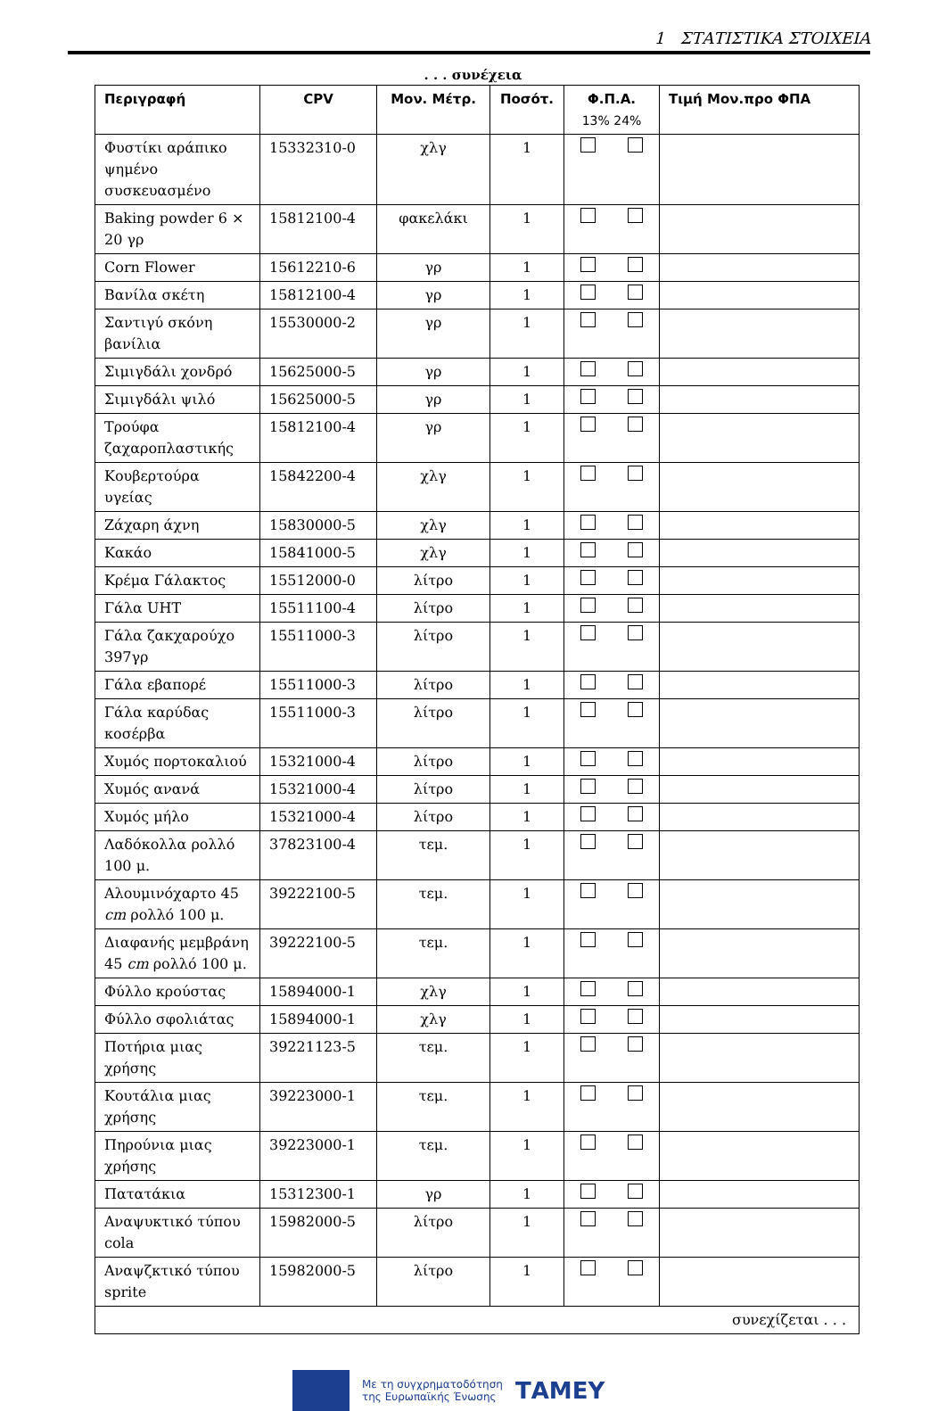1 ΣΤΑΤΙΣΤΙΚΑ ΣΤΟΙΧΕΙΑ
. . . συνέχεια
| Περιγραφή | CPV | Μον. Μέτρ. | Ποσότ. | Φ.Π.Α. 13% 24% | Τιμή Μον.προ ΦΠΑ |
| --- | --- | --- | --- | --- | --- |
| Φυστίκι αράπικο ψημένο συσκευασμένο | 15332310-0 | χλγ | 1 | | |
| Baking powder 6 × 20 γρ | 15812100-4 | φακελάκι | 1 | | |
| Corn Flower | 15612210-6 | γρ | 1 | | |
| Βανίλα σκέτη | 15812100-4 | γρ | 1 | | |
| Σαντιγύ σκόνη βανίλια | 15530000-2 | γρ | 1 | | |
| Σιμιγδάλι χονδρό | 15625000-5 | γρ | 1 | | |
| Σιμιγδάλι ψιλό | 15625000-5 | γρ | 1 | | |
| Τρούφα ζαχαροπλαστικής | 15812100-4 | γρ | 1 | | |
| Κουβερτούρα υγείας | 15842200-4 | χλγ | 1 | | |
| Ζάχαρη άχνη | 15830000-5 | χλγ | 1 | | |
| Κακάο | 15841000-5 | χλγ | 1 | | |
| Κρέμα Γάλακτος | 15512000-0 | λίτρο | 1 | | |
| Γάλα UHT | 15511100-4 | λίτρο | 1 | | |
| Γάλα ζακχαρούχο 397γρ | 15511000-3 | λίτρο | 1 | | |
| Γάλα εβαπορέ | 15511000-3 | λίτρο | 1 | | |
| Γάλα καρύδας κοσέρβα | 15511000-3 | λίτρο | 1 | | |
| Χυμός πορτοκαλιού | 15321000-4 | λίτρο | 1 | | |
| Χυμός ανανά | 15321000-4 | λίτρο | 1 | | |
| Χυμός μήλο | 15321000-4 | λίτρο | 1 | | |
| Λαδόκολλα ρολλό 100 μ. | 37823100-4 | τεμ. | 1 | | |
| Αλουμινόχαρτο 45 cm ρολλό 100 μ. | 39222100-5 | τεμ. | 1 | | |
| Διαφανής μεμβράνη 45 cm ρολλό 100 μ. | 39222100-5 | τεμ. | 1 | | |
| Φύλλο κρούστας | 15894000-1 | χλγ | 1 | | |
| Φύλλο σφολιάτας | 15894000-1 | χλγ | 1 | | |
| Ποτήρια μιας χρήσης | 39221123-5 | τεμ. | 1 | | |
| Κουτάλια μιας χρήσης | 39223000-1 | τεμ. | 1 | | |
| Πηρούνια μιας χρήσης | 39223000-1 | τεμ. | 1 | | |
| Πατατάκια | 15312300-1 | γρ | 1 | | |
| Αναψυκτικό τύπου cola | 15982000-5 | λίτρο | 1 | | |
| Αναψζκτικό τύπου sprite | 15982000-5 | λίτρο | 1 | | |
| συνεχίζεται . . . | | | | | |
Με τη συγχρηματοδότηση
της Ευρωπαϊκής Ένωσης
ΤΑΜΕΥ